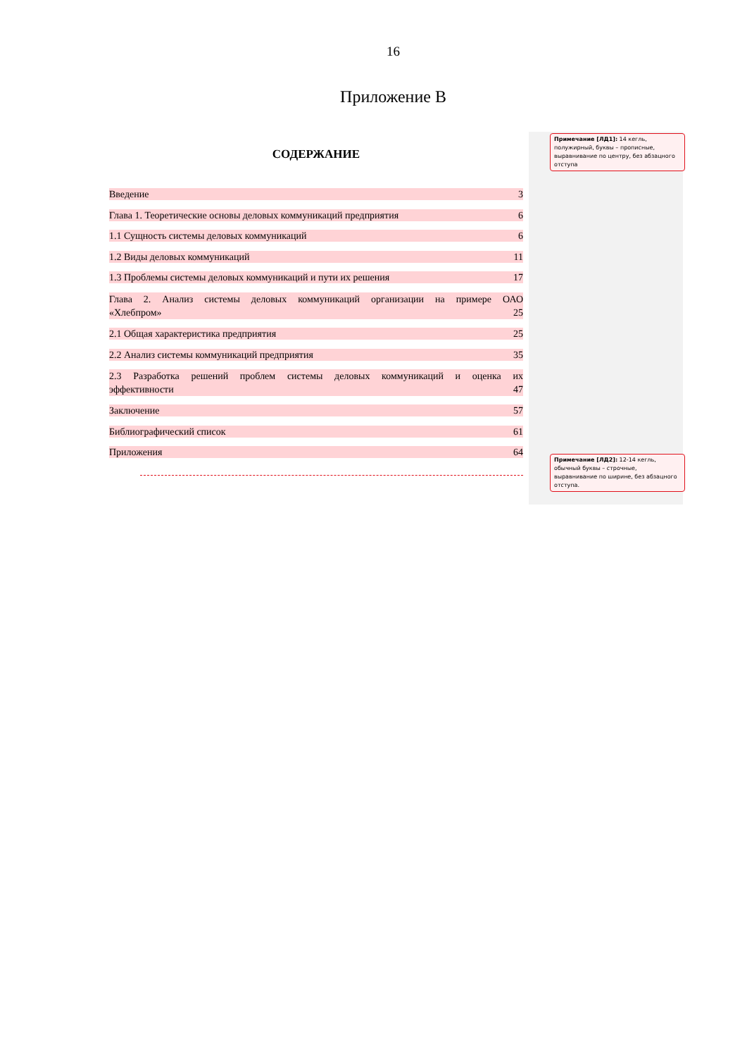16
Приложение В
СОДЕРЖАНИЕ
Введение 3
Глава 1. Теоретические основы деловых коммуникаций предприятия 6
1.1 Сущность системы деловых коммуникаций 6
1.2 Виды деловых коммуникаций 11
1.3 Проблемы системы деловых коммуникаций и пути их решения 17
Глава 2. Анализ системы деловых коммуникаций организации на примере ОАО
«Хлебпром» 25
2.1 Общая характеристика предприятия 25
2.2 Анализ системы коммуникаций предприятия 35
2.3 Разработка решений проблем системы деловых коммуникаций и оценка их
эффективности 47
Заключение 57
Библиографический список 61
Приложения 64
Примечание [ЛД1]: 14 кегль, полужирный, буквы – прописные, выравнивание по центру, без абзацного отступа
Примечание [ЛД2]: 12-14 кегль, обычный буквы – строчные, выравнивание по ширине, без абзацного отступа.